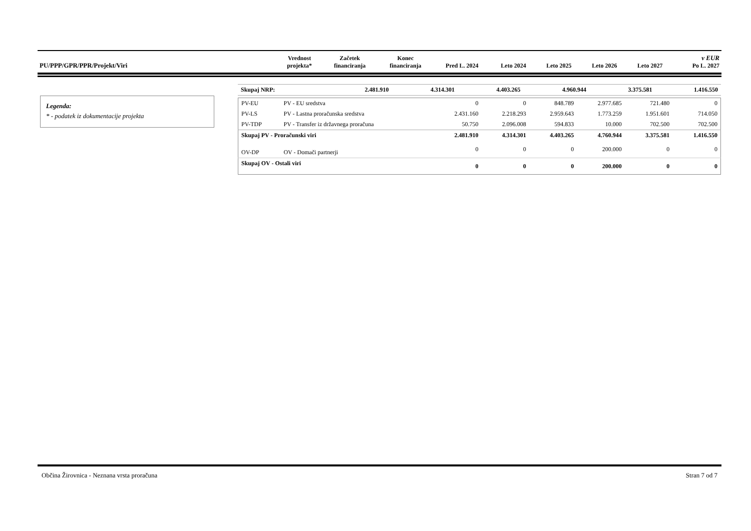| PU/PPP/GPR/PPR/Projekt/Viri | Vrednost projekta* | Začetek financiranja | Konec financiranja | Pred L. 2024 | Leto 2024 | Leto 2025 | Leto 2026 | Leto 2027 | v EUR Po L. 2027 |
| --- | --- | --- | --- | --- | --- | --- | --- | --- | --- |
Legenda:
* - podatek iz dokumentacije projekta
| Skupaj NRP: | 2.481.910 | 4.314.301 | 4.403.265 | 4.960.944 | 3.375.581 | 1.416.550 |
| PV-EU | PV - EU sredstva | 0 | 0 | 848.789 | 2.977.685 | 721.480 | 0 |
| PV-LS | PV - Lastna proračunska sredstva | 2.431.160 | 2.218.293 | 2.959.643 | 1.773.259 | 1.951.601 | 714.050 |
| PV-TDP | PV - Transfer iz državnega proračuna | 50.750 | 2.096.008 | 594.833 | 10.000 | 702.500 | 702.500 |
| Skupaj PV - Proračunski viri | | 2.481.910 | 4.314.301 | 4.403.265 | 4.760.944 | 3.375.581 | 1.416.550 |
| OV-DP | OV - Domači partnerji | 0 | 0 | 0 | 200.000 | 0 | 0 |
| Skupaj OV - Ostali viri | | 0 | 0 | 0 | 200.000 | 0 | 0 |
Občina Žirovnica - Neznana vrsta proračuna Stran 7 od 7